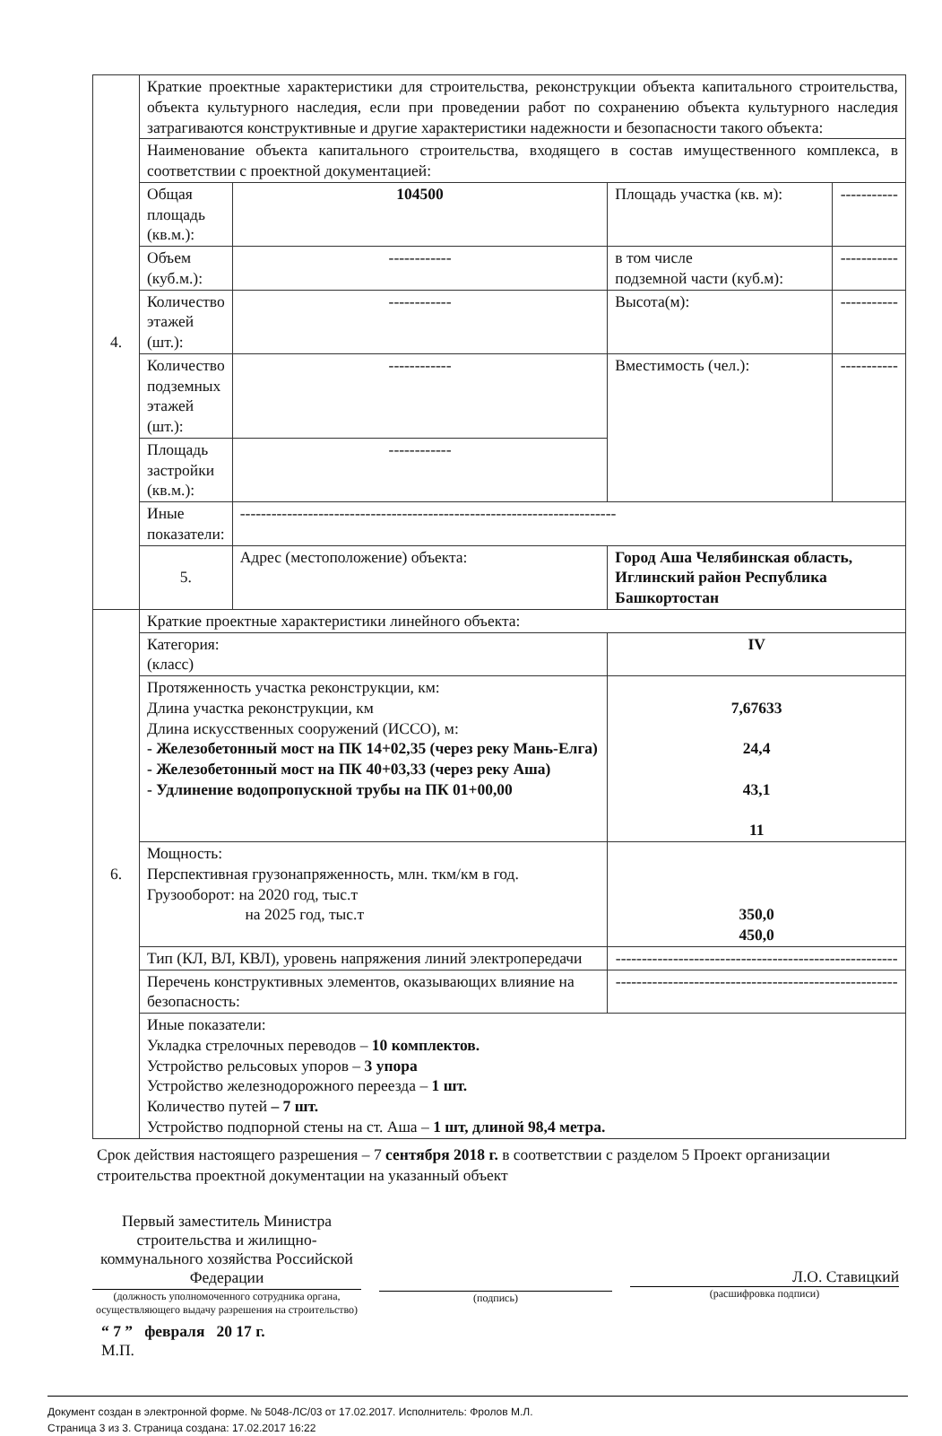| 4. | Краткие проектные характеристики для строительства, реконструкции объекта капитального строительства, объекта культурного наследия, если при проведении работ по сохранению объекта культурного наследия затрагиваются конструктивные и другие характеристики надежности и безопасности такого объекта: | | | |
| | Наименование объекта капитального строительства, входящего в состав имущественного комплекса, в соответствии с проектной документацией: | | | |
| | Общая площадь (кв.м.): | 104500 | Площадь участка (кв. м): | ----------- |
| | Объем (куб.м.): | ------------ | в том числе подземной части (куб.м): | ----------- |
| | Количество этажей (шт.): | ------------ | Высота(м): | ----------- |
| | Количество подземных этажей (шт.): | ------------ | Вместимость (чел.): | ----------- |
| | Площадь застройки (кв.м.): | ------------ | | |
| | Иные показатели: | ------------------------------------------------------------------------ | | |
| | 5. | Адрес (местоположение) объекта: | Город Аша Челябинская область, Иглинский район Республика Башкортостан | |
| 6. | Краткие проектные характеристики линейного объекта: | | | |
| | Категория: (класс) | | IV | |
| | Протяженность участка реконструкции, км: Длина участка реконструкции, км Длина искусственных сооружений (ИССО), м: - Железобетонный мост на ПК 14+02,35 (через реку Мань-Елга) - Железобетонный мост на ПК 40+03,33 (через реку Аша) - Удлинение водопропускной трубы на ПК 01+00,00 | | 7,67633 24,4 43,1 11 | |
| | Мощность: Перспективная грузонапряженность, млн. ткм/км в год. Грузооборот: на 2020 год, тыс.т на 2025 год, тыс.т | | 350,0 450,0 | |
| | Тип (КЛ, ВЛ, КВЛ), уровень напряжения линий электропередачи | | ------------------------------------------------------ | |
| | Перечень конструктивных элементов, оказывающих влияние на безопасность: | | ------------------------------------------------------ | |
| | Иные показатели: Укладка стрелочных переводов – 10 комплектов. Устройство рельсовых упоров – 3 упора Устройство железнодорожного переезда – 1 шт. Количество путей – 7 шт. Устройство подпорной стены на ст. Аша – 1 шт, длиной 98,4 метра. | | | |
Срок действия настоящего разрешения – 7 сентября 2018 г. в соответствии с разделом 5 Проект организации строительства проектной документации на указанный объект
Первый заместитель Министра строительства и жилищно-коммунального хозяйства Российской Федерации
(должность уполномоченного сотрудника органа, осуществляющего выдачу разрешения на строительство)
(подпись)
Л.О. Ставицкий
(расшифровка подписи)
“ 7 ” февраля 20 17 г.
М.П.
Документ создан в электронной форме. № 5048-ЛС/03 от 17.02.2017. Исполнитель: Фролов М.Л.
Страница 3 из 3. Страница создана: 17.02.2017 16:22